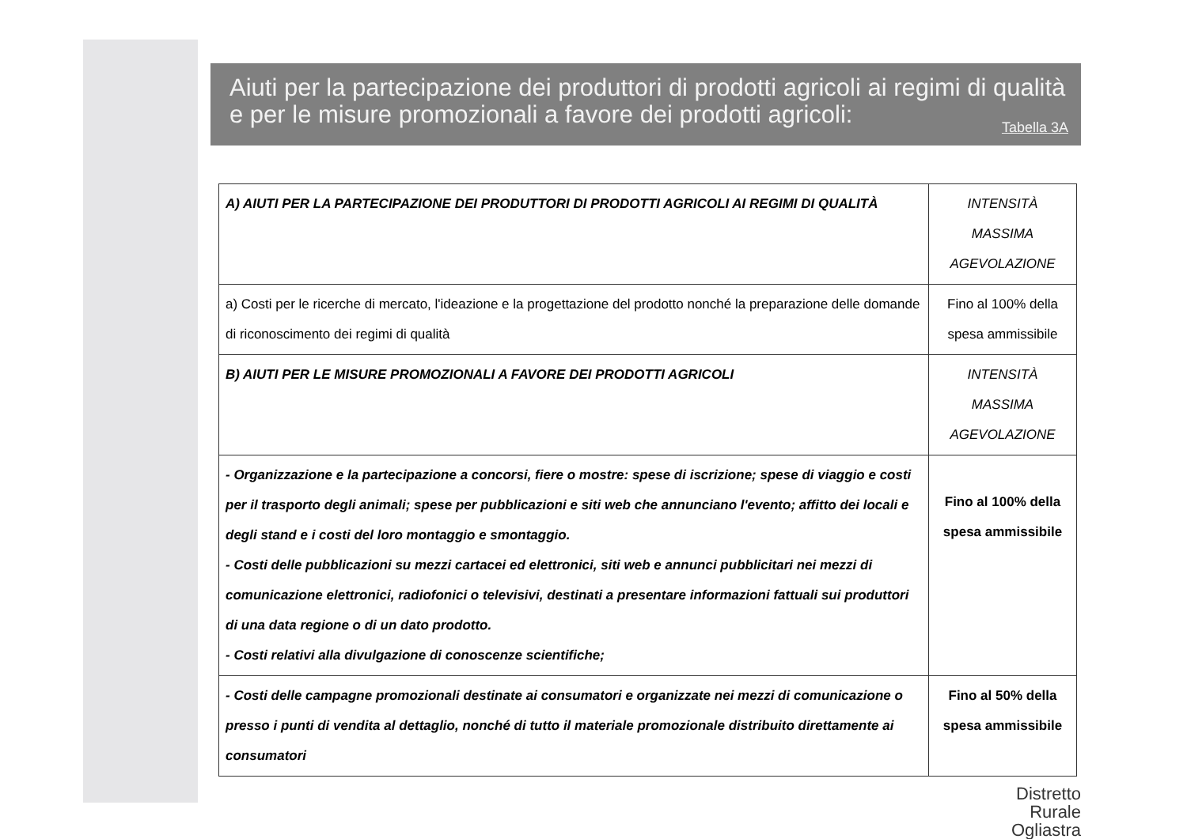Aiuti per la partecipazione dei produttori di prodotti agricoli ai regimi di qualità e per le misure promozionali a favore dei prodotti agricoli:
Tabella 3A
| A) AIUTI PER LA PARTECIPAZIONE DEI PRODUTTORI DI PRODOTTI AGRICOLI AI REGIMI DI QUALITÀ | INTENSITÀ MASSIMA AGEVOLAZIONE |
| a) Costi per le ricerche di mercato, l'ideazione e la progettazione del prodotto nonché la preparazione delle domande di riconoscimento dei regimi di qualità | Fino al 100% della spesa ammissibile |
| B) AIUTI PER LE MISURE PROMOZIONALI A FAVORE DEI PRODOTTI AGRICOLI | INTENSITÀ MASSIMA AGEVOLAZIONE |
| - Organizzazione e la partecipazione a concorsi, fiere o mostre: spese di iscrizione; spese di viaggio e costi per il trasporto degli animali; spese per pubblicazioni e siti web che annunciano l'evento; affitto dei locali e degli stand e i costi del loro montaggio e smontaggio. - Costi delle pubblicazioni su mezzi cartacei ed elettronici, siti web e annunci pubblicitari nei mezzi di comunicazione elettronici, radiofonici o televisivi, destinati a presentare informazioni fattuali sui produttori di una data regione o di un dato prodotto. - Costi relativi alla divulgazione di conoscenze scientifiche; | Fino al 100% della spesa ammissibile |
| - Costi delle campagne promozionali destinate ai consumatori e organizzate nei mezzi di comunicazione o presso i punti di vendita al dettaglio, nonché di tutto il materiale promozionale distribuito direttamente ai consumatori | Fino al 50% della spesa ammissibile |
Distretto
Rurale
Ogliastra